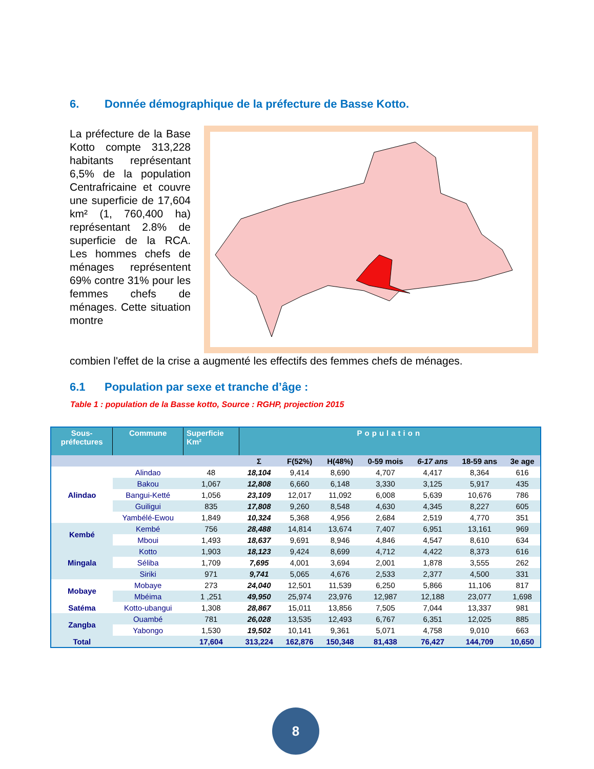6. Donnée démographique de la préfecture de Basse Kotto.
La préfecture de la Base Kotto compte 313,228 habitants représentant 6,5% de la population Centrafricaine et couvre une superficie de 17,604 km² (1, 760,400 ha) représentant 2.8% de superficie de la RCA. Les hommes chefs de ménages représentent 69% contre 31% pour les femmes chefs de ménages. Cette situation montre
combien l'effet de la crise a augmenté les effectifs des femmes chefs de ménages.
6.1 Population par sexe et tranche d’âge :
Table 1 : population de la Basse kotto, Source : RGHP, projection 2015
| Sous- préfectures | Commune | Superficie Km² | Population | | | | | | |
| --- | --- | --- | --- | --- | --- | --- | --- | --- | --- |
| | | | Σ | F(52%) | H(48%) | 0-59 mois | 6-17 ans | 18-59 ans | 3e age |
| Alindao | Alindao | 48 | 18,104 | 9,414 | 8,690 | 4,707 | 4,417 | 8,364 | 616 |
| | Bakou | 1,067 | 12,808 | 6,660 | 6,148 | 3,330 | 3,125 | 5,917 | 435 |
| | Bangui-Ketté | 1,056 | 23,109 | 12,017 | 11,092 | 6,008 | 5,639 | 10,676 | 786 |
| | Guiligui | 835 | 17,808 | 9,260 | 8,548 | 4,630 | 4,345 | 8,227 | 605 |
| | Yambélé-Ewou | 1,849 | 10,324 | 5,368 | 4,956 | 2,684 | 2,519 | 4,770 | 351 |
| Kembé | Kembé | 756 | 28,488 | 14,814 | 13,674 | 7,407 | 6,951 | 13,161 | 969 |
| | Mboui | 1,493 | 18,637 | 9,691 | 8,946 | 4,846 | 4,547 | 8,610 | 634 |
| Mingala | Kotto | 1,903 | 18,123 | 9,424 | 8,699 | 4,712 | 4,422 | 8,373 | 616 |
| | Séliba | 1,709 | 7,695 | 4,001 | 3,694 | 2,001 | 1,878 | 3,555 | 262 |
| | Siriki | 971 | 9,741 | 5,065 | 4,676 | 2,533 | 2,377 | 4,500 | 331 |
| Mobaye | Mobaye | 273 | 24,040 | 12,501 | 11,539 | 6,250 | 5,866 | 11,106 | 817 |
| | Mbéima | 1 ,251 | 49,950 | 25,974 | 23,976 | 12,987 | 12,188 | 23,077 | 1,698 |
| Satéma | Kotto-ubangui | 1,308 | 28,867 | 15,011 | 13,856 | 7,505 | 7,044 | 13,337 | 981 |
| Zangba | Ouambé | 781 | 26,028 | 13,535 | 12,493 | 6,767 | 6,351 | 12,025 | 885 |
| | Yabongo | 1,530 | 19,502 | 10,141 | 9,361 | 5,071 | 4,758 | 9,010 | 663 |
| Total | | 17,604 | 313,224 | 162,876 | 150,348 | 81,438 | 76,427 | 144,709 | 10,650 |
8